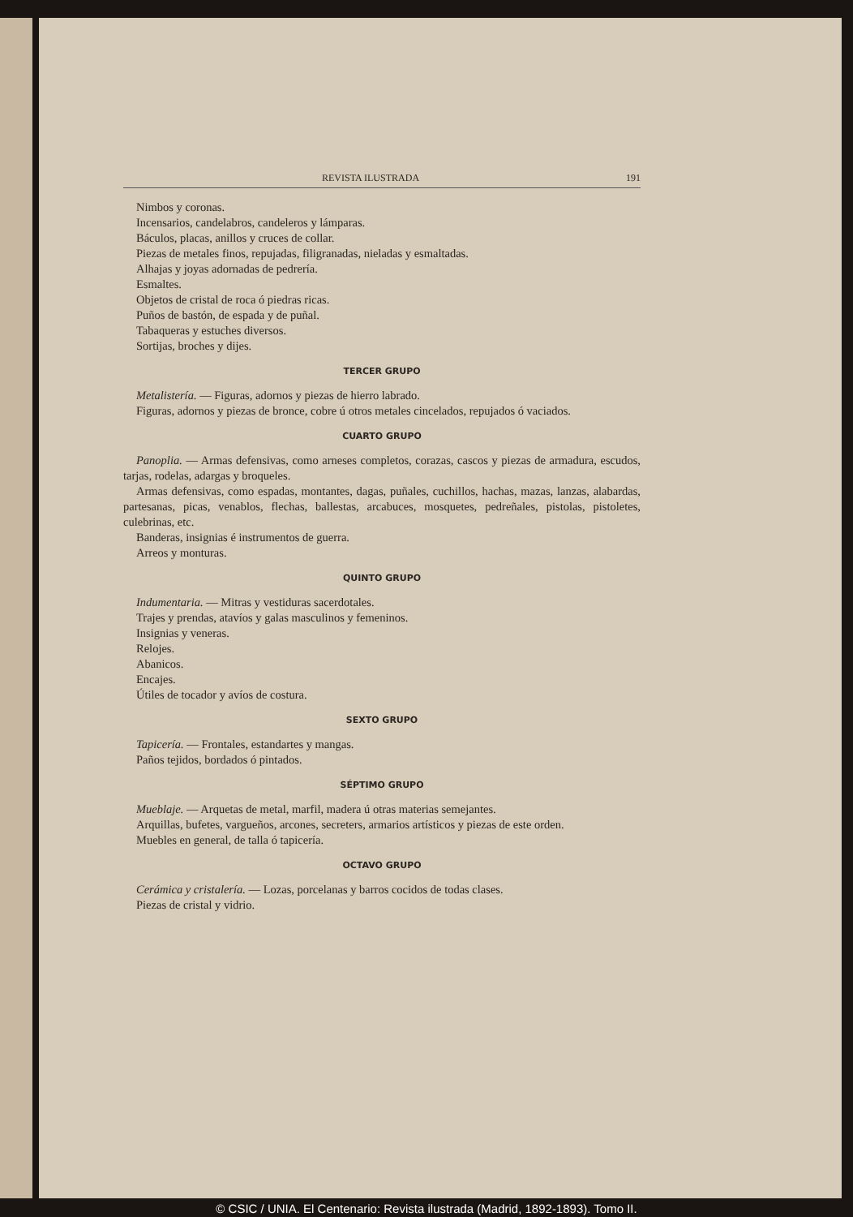REVISTA ILUSTRADA 191
Nimbos y coronas.
Incensarios, candelabros, candeleros y lámparas.
Báculos, placas, anillos y cruces de collar.
Piezas de metales finos, repujadas, filigranadas, nieladas y esmaltadas.
Alhajas y joyas adornadas de pedrería.
Esmaltes.
Objetos de cristal de roca ó piedras ricas.
Puños de bastón, de espada y de puñal.
Tabaqueras y estuches diversos.
Sortijas, broches y dijes.
TERCER GRUPO
Metalistería. — Figuras, adornos y piezas de hierro labrado.
Figuras, adornos y piezas de bronce, cobre ú otros metales cincelados, repujados ó vaciados.
CUARTO GRUPO
Panoplia. — Armas defensivas, como arneses completos, corazas, cascos y piezas de armadura, escudos, tarjas, rodelas, adargas y broqueles.
Armas defensivas, como espadas, montantes, dagas, puñales, cuchillos, hachas, mazas, lanzas, alabardas, partesanas, picas, venablos, flechas, ballestas, arcabuces, mosquetes, pedreñales, pistolas, pistoletes, culebrinas, etc.
Banderas, insignias é instrumentos de guerra.
Arreos y monturas.
QUINTO GRUPO
Indumentaria. — Mitras y vestiduras sacerdotales.
Trajes y prendas, atavíos y galas masculinos y femeninos.
Insignias y veneras.
Relojes.
Abanicos.
Encajes.
Útiles de tocador y avíos de costura.
SEXTO GRUPO
Tapicería. — Frontales, estandartes y mangas.
Paños tejidos, bordados ó pintados.
SÉPTIMO GRUPO
Mueblaje. — Arquetas de metal, marfil, madera ú otras materias semejantes.
Arquillas, bufetes, vargueños, arcones, secreters, armarios artísticos y piezas de este orden.
Muebles en general, de talla ó tapicería.
OCTAVO GRUPO
Cerámica y cristalería. — Lozas, porcelanas y barros cocidos de todas clases.
Piezas de cristal y vidrio.
© CSIC / UNIA. El Centenario: Revista ilustrada (Madrid, 1892-1893). Tomo II.